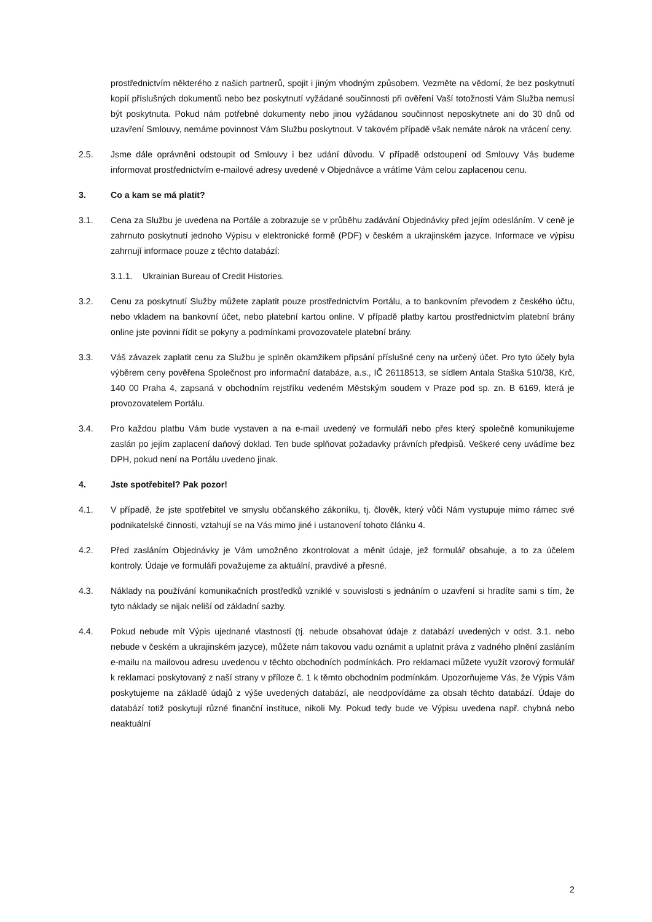prostřednictvím některého z našich partnerů, spojit i jiným vhodným způsobem. Vezměte na vědomí, že bez poskytnutí kopií příslušných dokumentů nebo bez poskytnutí vyžádané součinnosti při ověření Vaší totožnosti Vám Služba nemusí být poskytnuta. Pokud nám potřebné dokumenty nebo jinou vyžádanou součinnost neposkytnete ani do 30 dnů od uzavření Smlouvy, nemáme povinnost Vám Službu poskytnout. V takovém případě však nemáte nárok na vrácení ceny.
2.5. Jsme dále oprávněni odstoupit od Smlouvy i bez udání důvodu. V případě odstoupení od Smlouvy Vás budeme informovat prostřednictvím e-mailové adresy uvedené v Objednávce a vrátíme Vám celou zaplacenou cenu.
3. Co a kam se má platit?
3.1. Cena za Službu je uvedena na Portále a zobrazuje se v průběhu zadávání Objednávky před jejím odesláním. V ceně je zahrnuto poskytnutí jednoho Výpisu v elektronické formě (PDF) v českém a ukrajinském jazyce. Informace ve výpisu zahrnují informace pouze z těchto databází:
3.1.1. Ukrainian Bureau of Credit Histories.
3.2. Cenu za poskytnutí Služby můžete zaplatit pouze prostřednictvím Portálu, a to bankovním převodem z českého účtu, nebo vkladem na bankovní účet, nebo platební kartou online. V případě platby kartou prostřednictvím platební brány online jste povinni řídit se pokyny a podmínkami provozovatele platební brány.
3.3. Váš závazek zaplatit cenu za Službu je splněn okamžikem připsání příslušné ceny na určený účet. Pro tyto účely byla výběrem ceny pověřena Společnost pro informační databáze, a.s., IČ 26118513, se sídlem Antala Staška 510/38, Krč, 140 00 Praha 4, zapsaná v obchodním rejstříku vedeném Městským soudem v Praze pod sp. zn. B 6169, která je provozovatelem Portálu.
3.4. Pro každou platbu Vám bude vystaven a na e-mail uvedený ve formuláři nebo přes který společně komunikujeme zaslán po jejím zaplacení daňový doklad. Ten bude splňovat požadavky právních předpisů. Veškeré ceny uvádíme bez DPH, pokud není na Portálu uvedeno jinak.
4. Jste spotřebitel? Pak pozor!
4.1. V případě, že jste spotřebitel ve smyslu občanského zákoníku, tj. člověk, který vůči Nám vystupuje mimo rámec své podnikatelské činnosti, vztahují se na Vás mimo jiné i ustanovení tohoto článku 4.
4.2. Před zasláním Objednávky je Vám umožněno zkontrolovat a měnit údaje, jež formulář obsahuje, a to za účelem kontroly. Údaje ve formuláři považujeme za aktuální, pravdivé a přesné.
4.3. Náklady na používání komunikačních prostředků vzniklé v souvislosti s jednáním o uzavření si hradíte sami s tím, že tyto náklady se nijak neliší od základní sazby.
4.4. Pokud nebude mít Výpis ujednané vlastnosti (tj. nebude obsahovat údaje z databází uvedených v odst. 3.1. nebo nebude v českém a ukrajinském jazyce), můžete nám takovou vadu oznámit a uplatnit práva z vadného plnění zasláním e-mailu na mailovou adresu uvedenou v těchto obchodních podmínkách. Pro reklamaci můžete využít vzorový formulář k reklamaci poskytovaný z naší strany v příloze č. 1 k těmto obchodním podmínkám. Upozorňujeme Vás, že Výpis Vám poskytujeme na základě údajů z výše uvedených databází, ale neodpovídáme za obsah těchto databází. Údaje do databází totiž poskytují různé finanční instituce, nikoli My. Pokud tedy bude ve Výpisu uvedena např. chybná nebo neaktuální
2